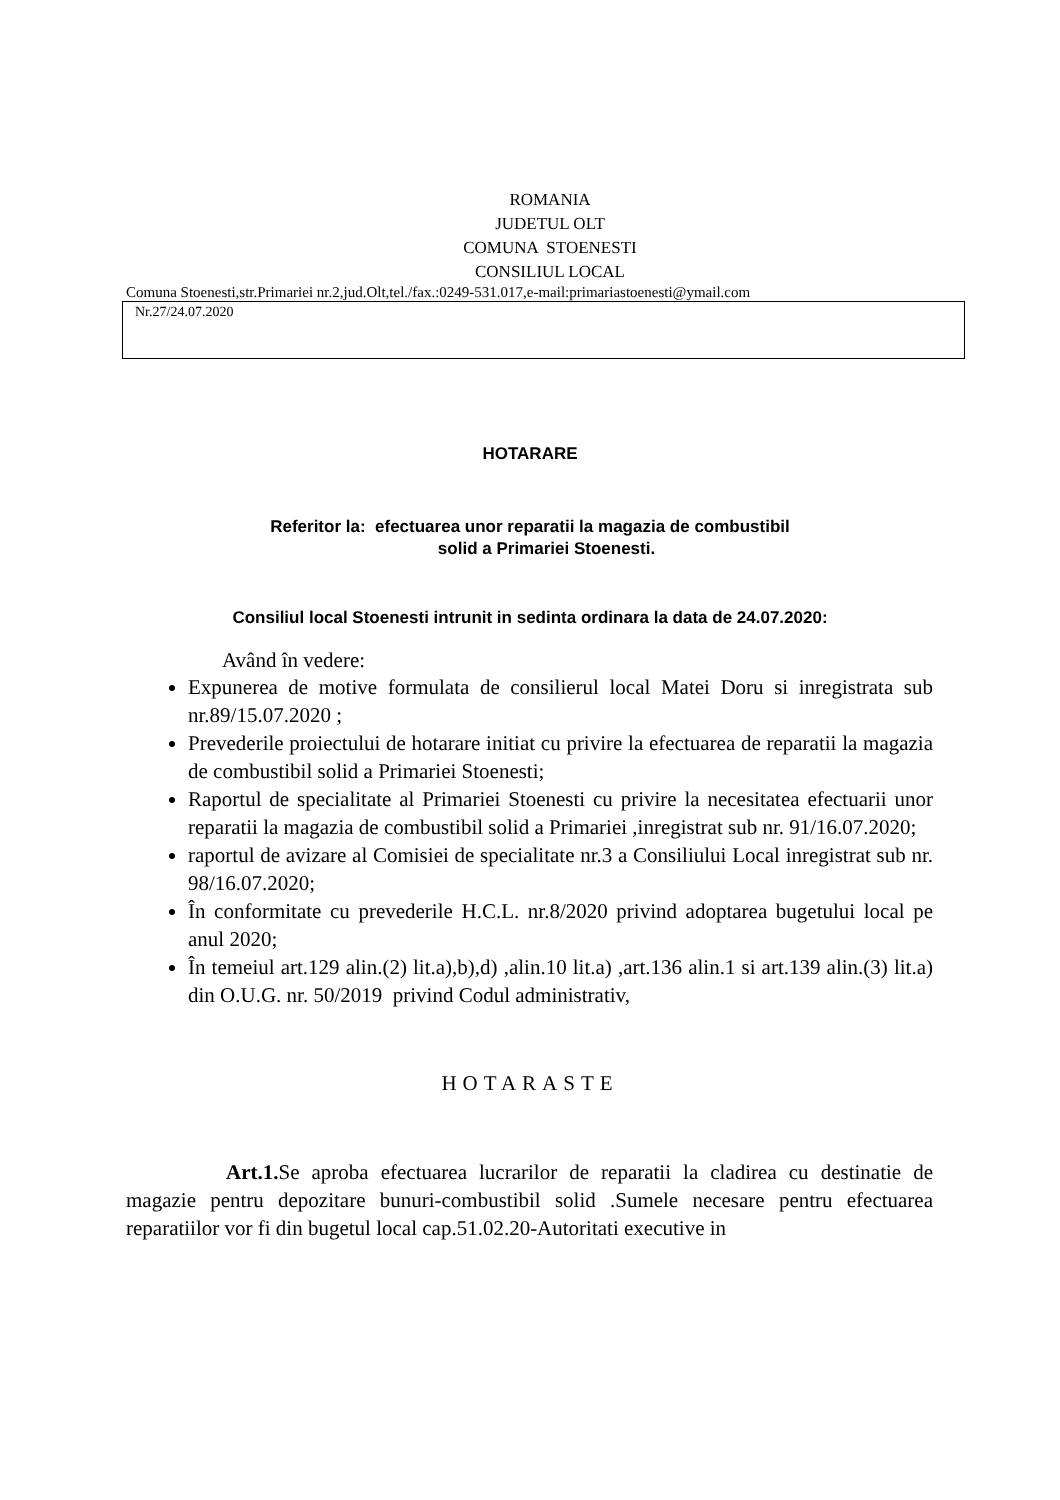ROMANIA
JUDETUL OLT
COMUNA STOENESTI
CONSILIUL LOCAL
Comuna Stoenesti,str.Primariei nr.2,jud.Olt,tel./fax.:0249-531.017,e-mail:primariastoenesti@ymail.com
Nr.27/24.07.2020
HOTARARE
Referitor la: efectuarea unor reparatii la magazia de combustibil
solid a Primariei Stoenesti.
Consiliul local Stoenesti intrunit in sedinta ordinara la data de 24.07.2020:
Având în vedere:
Expunerea de motive formulata de consilierul local Matei Doru si inregistrata sub nr.89/15.07.2020 ;
Prevederile proiectului de hotarare initiat cu privire la efectuarea de reparatii la magazia de combustibil solid a Primariei Stoenesti;
Raportul de specialitate al Primariei Stoenesti cu privire la necesitatea efectuarii unor reparatii la magazia de combustibil solid a Primariei ,inregistrat sub nr. 91/16.07.2020;
raportul de avizare al Comisiei de specialitate nr.3 a Consiliului Local inregistrat sub nr. 98/16.07.2020;
În conformitate cu prevederile H.C.L. nr.8/2020 privind adoptarea bugetului local pe anul 2020;
În temeiul art.129 alin.(2) lit.a),b),d) ,alin.10 lit.a) ,art.136 alin.1 si art.139 alin.(3) lit.a) din O.U.G. nr. 50/2019 privind Codul administrativ,
HOTARASTE
Art.1. Se aproba efectuarea lucrarilor de reparatii la cladirea cu destinatie de magazie pentru depozitare bunuri-combustibil solid .Sumele necesare pentru efectuarea reparatiilor vor fi din bugetul local cap.51.02.20-Autoritati executive in